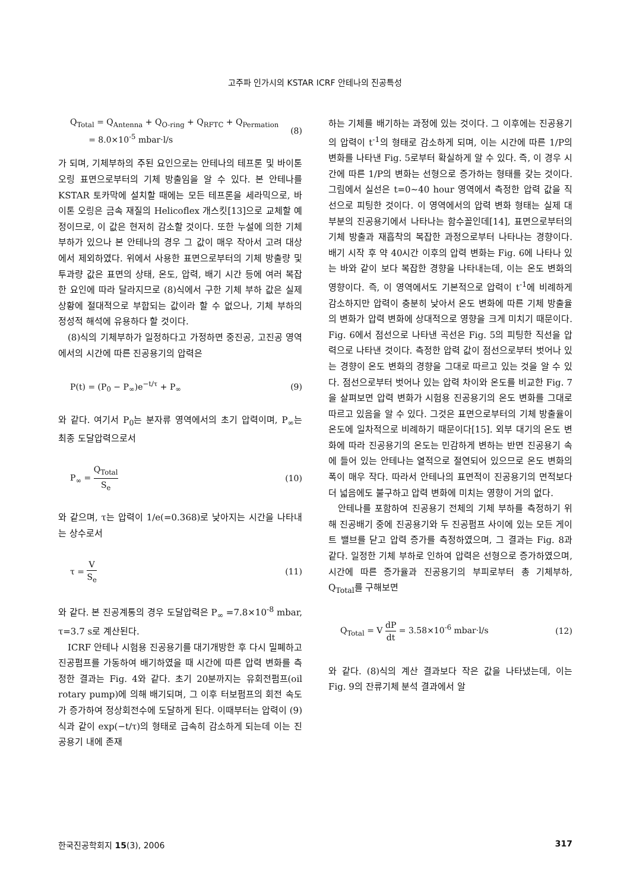고주파 인가시의 KSTAR ICRF 안테나의 진공특성
Q<sub>Total</sub> = Q<sub>Antenna</sub> + Q<sub>O-ring</sub> + Q<sub>RFTC</sub> + Q<sub>Permation</sub>
= 8.0×10<sup>-5</sup> mbar·l/s (8)
가 되며, 기체부하의 주된 요인으로는 안테나의 테프론 및 바이톤 오링 표면으로부터의 기체 방출임을 알 수 있다. 본 안테나를 KSTAR 토카막에 설치할 때에는 모든 테프론을 세라믹으로, 바이톤 오링은 금속 재질의 Helicoflex 개스킷[13]으로 교체할 예정이므로, 이 값은 현저히 감소할 것이다. 또한 누설에 의한 기체 부하가 있으나 본 안테나의 경우 그 값이 매우 작아서 고려 대상에서 제외하였다. 위에서 사용한 표면으로부터의 기체 방출량 및 투과량 값은 표면의 상태, 온도, 압력, 배기 시간 등에 여러 복잡한 요인에 따라 달라지므로 (8)식에서 구한 기체 부하 값은 실제 상황에 절대적으로 부합되는 값이라 할 수 없으나, 기체 부하의 정성적 해석에 유용하다 할 것이다.
(8)식의 기체부하가 일정하다고 가정하면 중진공, 고진공 영역에서의 시간에 따른 진공용기의 압력은
P(t) = (P<sub>0</sub> − P<sub>∞</sub>)e<sup>−t/τ</sup> + P<sub>∞</sub> (9)
와 같다. 여기서 P<sub>0</sub>는 분자류 영역에서의 초기 압력이며, P<sub>∞</sub>는 최종 도달압력으로서
P<sub>∞</sub> = Q<sub>Total</sub> S<sub>e</sub> (10)
와 같으며, τ는 압력이 1/e(=0.368)로 낮아지는 시간을 나타내는 상수로서
τ = V S<sub>e</sub> (11)
와 같다. 본 진공계통의 경우 도달압력은 P<sub>∞</sub> =7.8×10<sup>-8</sup> mbar, τ=3.7 s로 계산된다.
ICRF 안테나 시험용 진공용기를 대기개방한 후 다시 밀폐하고 진공펌프를 가동하여 배기하였을 때 시간에 따른 압력 변화를 측정한 결과는 Fig. 4와 같다. 초기 20분까지는 유회전펌프(oil rotary pump)에 의해 배기되며, 그 이후 터보펌프의 회전 속도가 증가하여 정상회전수에 도달하게 된다. 이때부터는 압력이 (9)식과 같이 exp(−t/τ)의 형태로 급속히 감소하게 되는데 이는 진공용기 내에 존재
하는 기체를 배기하는 과정에 있는 것이다. 그 이후에는 진공용기의 압력이 t<sup>-1</sup>의 형태로 감소하게 되며, 이는 시간에 따른 1/P의 변화를 나타낸 Fig. 5로부터 확실하게 알 수 있다. 즉, 이 경우 시간에 따른 1/P의 변화는 선형으로 증가하는 형태를 갖는 것이다. 그림에서 실선은 t=0∼40 hour 영역에서 측정한 압력 값을 직선으로 피팅한 것이다. 이 영역에서의 압력 변화 형태는 실제 대부분의 진공용기에서 나타나는 함수꼴인데[14], 표면으로부터의 기체 방출과 재흡착의 복잡한 과정으로부터 나타나는 경향이다. 배기 시작 후 약 40시간 이후의 압력 변화는 Fig. 6에 나타나 있는 바와 같이 보다 복잡한 경향을 나타내는데, 이는 온도 변화의 영향이다. 즉, 이 영역에서도 기본적으로 압력이 t<sup>-1</sup>에 비례하게 감소하지만 압력이 충분히 낮아서 온도 변화에 따른 기체 방출율의 변화가 압력 변화에 상대적으로 영향을 크게 미치기 때문이다. Fig. 6에서 점선으로 나타낸 곡선은 Fig. 5의 피팅한 직선을 압력으로 나타낸 것이다. 측정한 압력 값이 점선으로부터 벗어나 있는 경향이 온도 변화의 경향을 그대로 따르고 있는 것을 알 수 있다. 점선으로부터 벗어나 있는 압력 차이와 온도를 비교한 Fig. 7을 살펴보면 압력 변화가 시험용 진공용기의 온도 변화를 그대로 따르고 있음을 알 수 있다. 그것은 표면으로부터의 기체 방출율이 온도에 일차적으로 비례하기 때문이다[15]. 외부 대기의 온도 변화에 따라 진공용기의 온도는 민감하게 변하는 반면 진공용기 속에 들어 있는 안테나는 열적으로 절연되어 있으므로 온도 변화의 폭이 매우 작다. 따라서 안테나의 표면적이 진공용기의 면적보다 더 넓음에도 불구하고 압력 변화에 미치는 영향이 거의 없다.
안테나를 포함하여 진공용기 전체의 기체 부하를 측정하기 위해 진공배기 중에 진공용기와 두 진공펌프 사이에 있는 모든 게이트 밸브를 닫고 압력 증가를 측정하였으며, 그 결과는 Fig. 8과 같다. 일정한 기체 부하로 인하여 압력은 선형으로 증가하였으며, 시간에 따른 증가율과 진공용기의 부피로부터 총 기체부하, Q<sub>Total</sub>를 구해보면
Q<sub>Total</sub> = V dP dt = 3.58×10<sup>-6</sup> mbar·l/s (12)
와 같다. (8)식의 계산 결과보다 작은 값을 나타냈는데, 이는 Fig. 9의 잔류기체 분석 결과에서 알
한국진공학회지 15(3), 2006 317